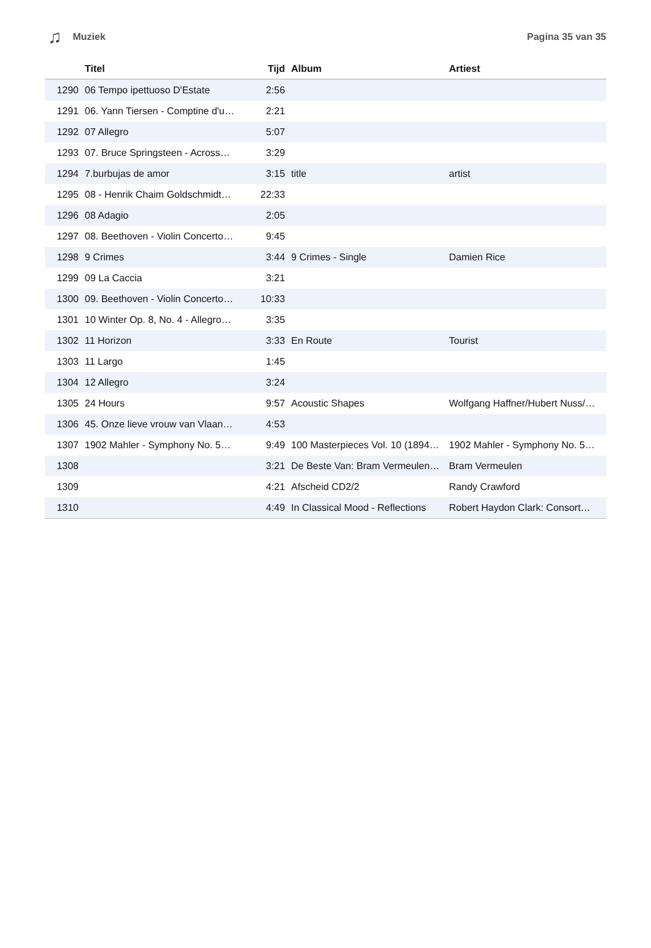♫ Muziek Pagina 35 van 35
| | Titel | Tijd | Album | Artiest |
| --- | --- | --- | --- | --- |
| 1290 | 06 Tempo ipettuoso D'Estate | 2:56 | | |
| 1291 | 06. Yann Tiersen - Comptine d'u… | 2:21 | | |
| 1292 | 07 Allegro | 5:07 | | |
| 1293 | 07. Bruce Springsteen - Across… | 3:29 | | |
| 1294 | 7.burbujas de amor | 3:15 | title | artist |
| 1295 | 08 - Henrik Chaim Goldschmidt… | 22:33 | | |
| 1296 | 08 Adagio | 2:05 | | |
| 1297 | 08. Beethoven - Violin Concerto… | 9:45 | | |
| 1298 | 9 Crimes | 3:44 | 9 Crimes - Single | Damien Rice |
| 1299 | 09 La Caccia | 3:21 | | |
| 1300 | 09. Beethoven - Violin Concerto… | 10:33 | | |
| 1301 | 10 Winter Op. 8, No. 4 - Allegro… | 3:35 | | |
| 1302 | 11 Horizon | 3:33 | En Route | Tourist |
| 1303 | 11 Largo | 1:45 | | |
| 1304 | 12 Allegro | 3:24 | | |
| 1305 | 24 Hours | 9:57 | Acoustic Shapes | Wolfgang Haffner/Hubert Nuss/… |
| 1306 | 45. Onze lieve vrouw van Vlaan… | 4:53 | | |
| 1307 | 1902 Mahler - Symphony No. 5… | 9:49 | 100 Masterpieces Vol. 10 (1894… | 1902 Mahler - Symphony No. 5… |
| 1308 | | 3:21 | De Beste Van: Bram Vermeulen… | Bram Vermeulen |
| 1309 | | 4:21 | Afscheid CD2/2 | Randy Crawford |
| 1310 | | 4:49 | In Classical Mood - Reflections | Robert Haydon Clark: Consort… |